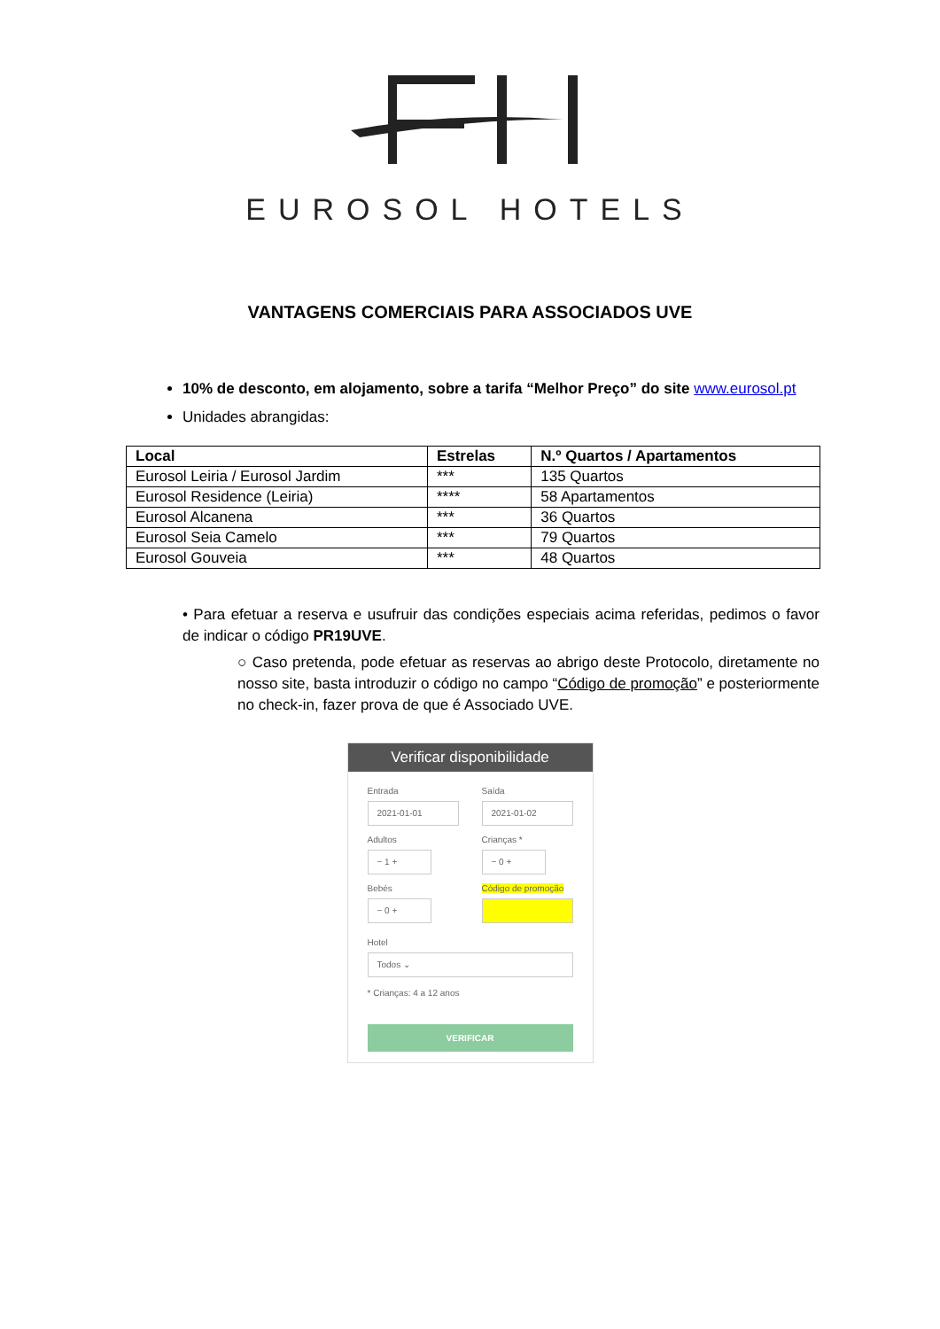EUROSOL HOTELS
VANTAGENS COMERCIAIS PARA ASSOCIADOS UVE
10% de desconto, em alojamento, sobre a tarifa “Melhor Preço” do site www.eurosol.pt
Unidades abrangidas:
| Local | Estrelas | N.º Quartos / Apartamentos |
| --- | --- | --- |
| Eurosol Leiria / Eurosol Jardim | *** | 135 Quartos |
| Eurosol Residence (Leiria) | **** | 58 Apartamentos |
| Eurosol Alcanena | *** | 36 Quartos |
| Eurosol Seia Camelo | *** | 79 Quartos |
| Eurosol Gouveia | *** | 48 Quartos |
• Para efetuar a reserva e usufruir das condições especiais acima referidas, pedimos o favor de indicar o código PR19UVE.
○ Caso pretenda, pode efetuar as reservas ao abrigo deste Protocolo, diretamente no nosso site, basta introduzir o código no campo “Código de promoção” e posteriormente no check-in, fazer prova de que é Associado UVE.
Verificar disponibilidade
Entrada
2021-01-01
Saída
2021-01-02
Adultos
− 1 +
Crianças *
− 0 +
Bebés
− 0 +
Código de promoção
Hotel
Todos ⌄
* Crianças: 4 a 12 anos
VERIFICAR